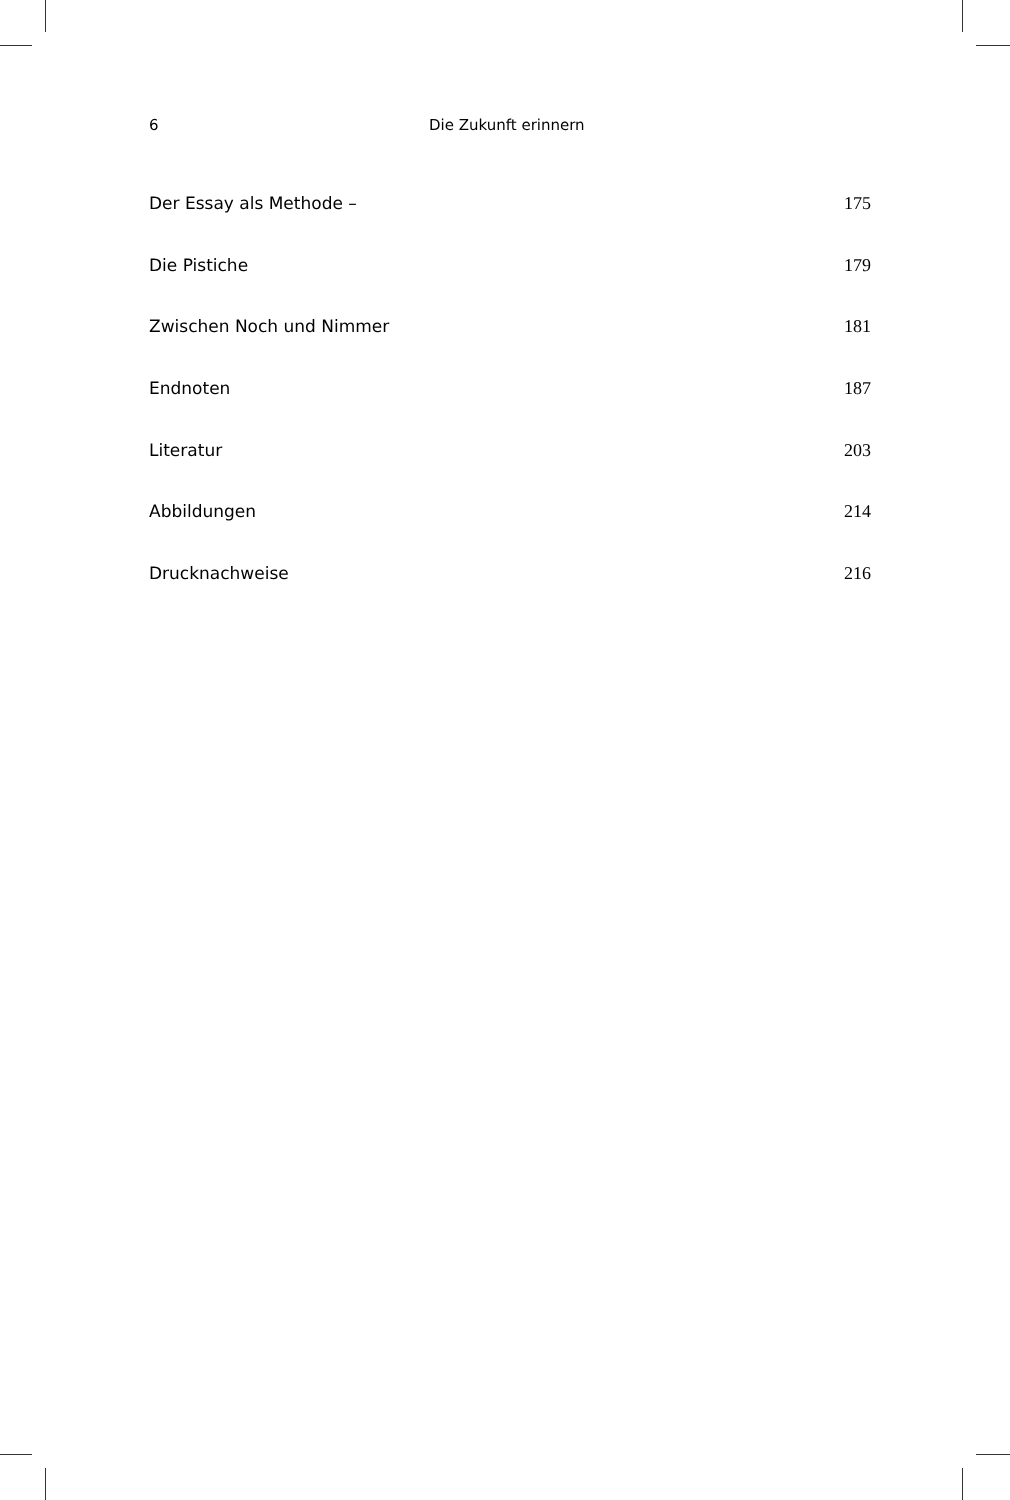6 Die Zukunft erinnern
Der Essay als Methode – 175
Die Pistiche 179
Zwischen Noch und Nimmer 181
Endnoten 187
Literatur 203
Abbildungen 214
Drucknachweise 216